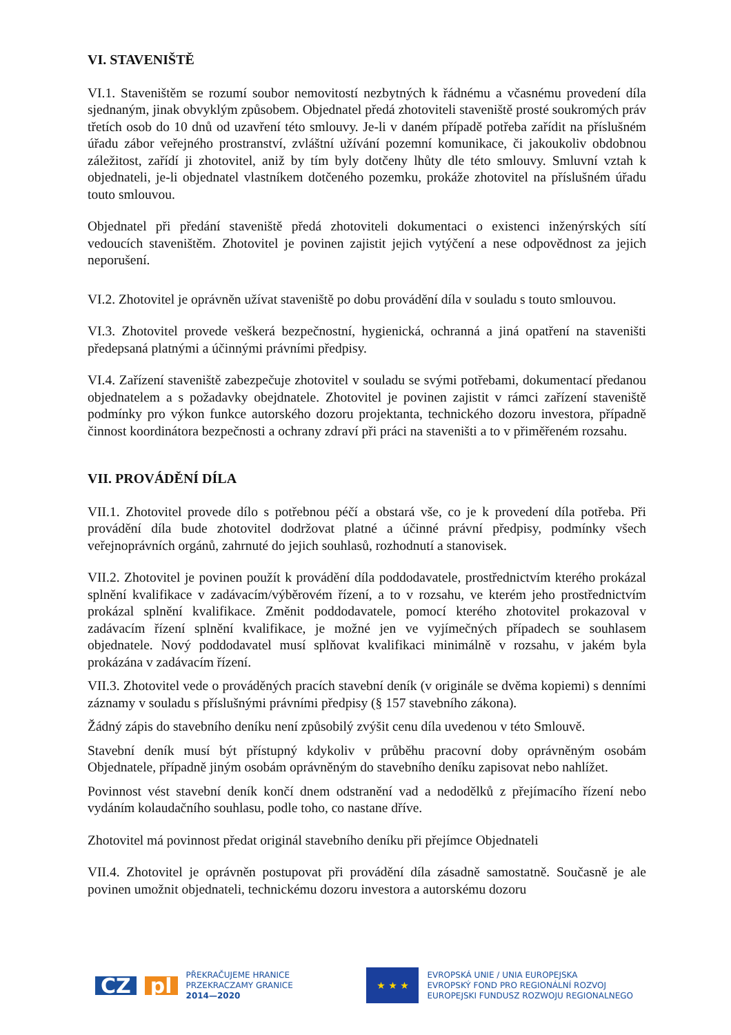VI. STAVENIŠTĚ
VI.1. Staveništěm se rozumí soubor nemovitostí nezbytných k řádnému a včasnému provedení díla sjednaným, jinak obvyklým způsobem. Objednatel předá zhotoviteli staveniště prosté soukromých práv třetích osob do 10 dnů od uzavření této smlouvy. Je-li v daném případě potřeba zařídit na příslušném úřadu zábor veřejného prostranství, zvláštní užívání pozemní komunikace, či jakoukoliv obdobnou záležitost, zařídí ji zhotovitel, aniž by tím byly dotčeny lhůty dle této smlouvy. Smluvní vztah k objednateli, je-li objednatel vlastníkem dotčeného pozemku, prokáže zhotovitel na příslušném úřadu touto smlouvou.
Objednatel při předání staveniště předá zhotoviteli dokumentaci o existenci inženýrských sítí vedoucích staveništěm. Zhotovitel je povinen zajistit jejich vytýčení a nese odpovědnost za jejich neporušení.
VI.2. Zhotovitel je oprávněn užívat staveniště po dobu provádění díla v souladu s touto smlouvou.
VI.3. Zhotovitel provede veškerá bezpečnostní, hygienická, ochranná a jiná opatření na staveništi předepsaná platnými a účinnými právními předpisy.
VI.4. Zařízení staveniště zabezpečuje zhotovitel v souladu se svými potřebami, dokumentací předanou objednatelem a s požadavky obejdnatele. Zhotovitel je povinen zajistit v rámci zařízení staveniště podmínky pro výkon funkce autorského dozoru projektanta, technického dozoru investora, případně činnost koordinátora bezpečnosti a ochrany zdraví při práci na staveništi a to v přiměřeném rozsahu.
VII. PROVÁDĚNÍ DÍLA
VII.1. Zhotovitel provede dílo s potřebnou péčí a obstará vše, co je k provedení díla potřeba. Při provádění díla bude zhotovitel dodržovat platné a účinné právní předpisy, podmínky všech veřejnoprávních orgánů, zahrnuté do jejich souhlasů, rozhodnutí a stanovisek.
VII.2. Zhotovitel je povinen použít k provádění díla poddodavatele, prostřednictvím kterého prokázal splnění kvalifikace v zadávacím/výběrovém řízení, a to v rozsahu, ve kterém jeho prostřednictvím prokázal splnění kvalifikace. Změnit poddodavatele, pomocí kterého zhotovitel prokazoval v zadávacím řízení splnění kvalifikace, je možné jen ve vyjímečných případech se souhlasem objednatele. Nový poddodavatel musí splňovat kvalifikaci minimálně v rozsahu, v jakém byla prokázána v zadávacím řízení.
VII.3. Zhotovitel vede o prováděných pracích stavební deník (v originále se dvěma kopiemi) s denními záznamy v souladu s příslušnými právními předpisy (§ 157 stavebního zákona).
Žádný zápis do stavebního deníku není způsobilý zvýšit cenu díla uvedenou v této Smlouvě.
Stavební deník musí být přístupný kdykoliv v průběhu pracovní doby oprávněným osobám Objednatele, případně jiným osobám oprávněným do stavebního deníku zapisovat nebo nahlížet.
Povinnost vést stavební deník končí dnem odstranění vad a nedodělků z přejímacího řízení nebo vydáním kolaudačního souhlasu, podle toho, co nastane dříve.
Zhotovitel má povinnost předat originál stavebního deníku při přejímce Objednateli
VII.4. Zhotovitel je oprávněn postupovat při provádění díla zásadně samostatně. Současně je ale povinen umožnit objednateli, technickému dozoru investora a autorskému dozoru
CZ pl
PŘEKRAČUJEME HRANICE
PRZEKRACZAMY GRANICE
2014—2020
★ ★ ★
EVROPSKÁ UNIE / UNIA EUROPEJSKA
EVROPSKÝ FOND PRO REGIONÁLNÍ ROZVOJ
EUROPEJSKI FUNDUSZ ROZWOJU REGIONALNEGO